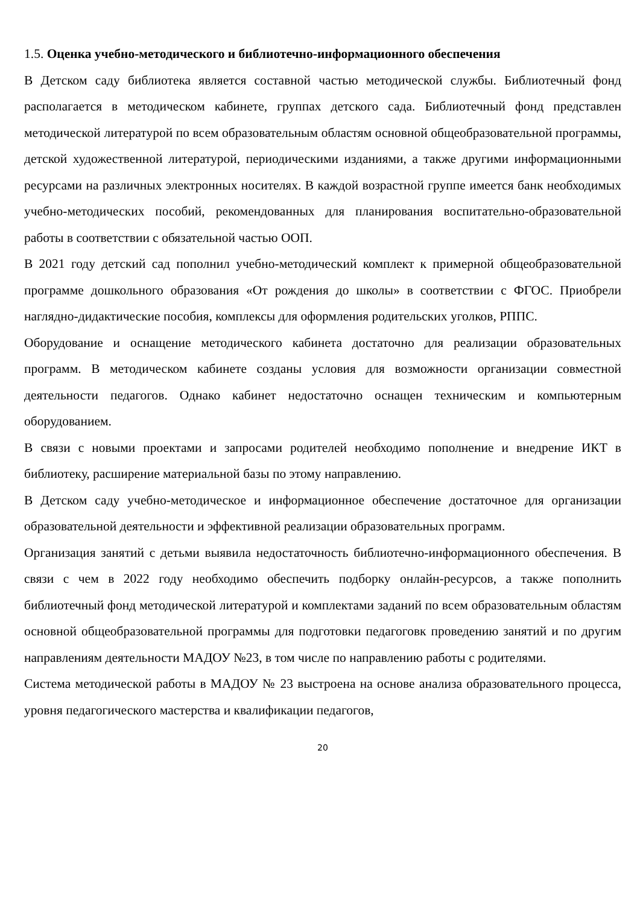1.5. Оценка учебно-методического и библиотечно-информационного обеспечения
В Детском саду библиотека является составной частью методической службы. Библиотечный фонд располагается в методическом кабинете, группах детского сада. Библиотечный фонд представлен методической литературой по всем образовательным областям основной общеобразовательной программы, детской художественной литературой, периодическими изданиями, а также другими информационными ресурсами на различных электронных носителях. В каждой возрастной группе имеется банк необходимых учебно-методических пособий, рекомендованных для планирования воспитательно-образовательной работы в соответствии с обязательной частью ООП.
В 2021 году детский сад пополнил учебно-методический комплект к примерной общеобразовательной программе дошкольного образования «От рождения до школы» в соответствии с ФГОС. Приобрели наглядно-дидактические пособия, комплексы для оформления родительских уголков, РППС.
Оборудование и оснащение методического кабинета достаточно для реализации образовательных программ. В методическом кабинете созданы условия для возможности организации совместной деятельности педагогов. Однако кабинет недостаточно оснащен техническим и компьютерным оборудованием.
В связи с новыми проектами и запросами родителей необходимо пополнение и внедрение ИКТ в библиотеку, расширение материальной базы по этому направлению.
В Детском саду учебно-методическое и информационное обеспечение достаточное для организации образовательной деятельности и эффективной реализации образовательных программ.
Организация занятий с детьми выявила недостаточность библиотечно-информационного обеспечения. В связи с чем в 2022 году необходимо обеспечить подборку онлайн-ресурсов, а также пополнить библиотечный фонд методической литературой и комплектами заданий по всем образовательным областям основной общеобразовательной программы для подготовки педагоговк проведению занятий и по другим направлениям деятельности МАДОУ №23, в том числе по направлению работы с родителями.
Система методической работы в МАДОУ № 23 выстроена на основе анализа образовательного процесса, уровня педагогического мастерства и квалификации педагогов,
20